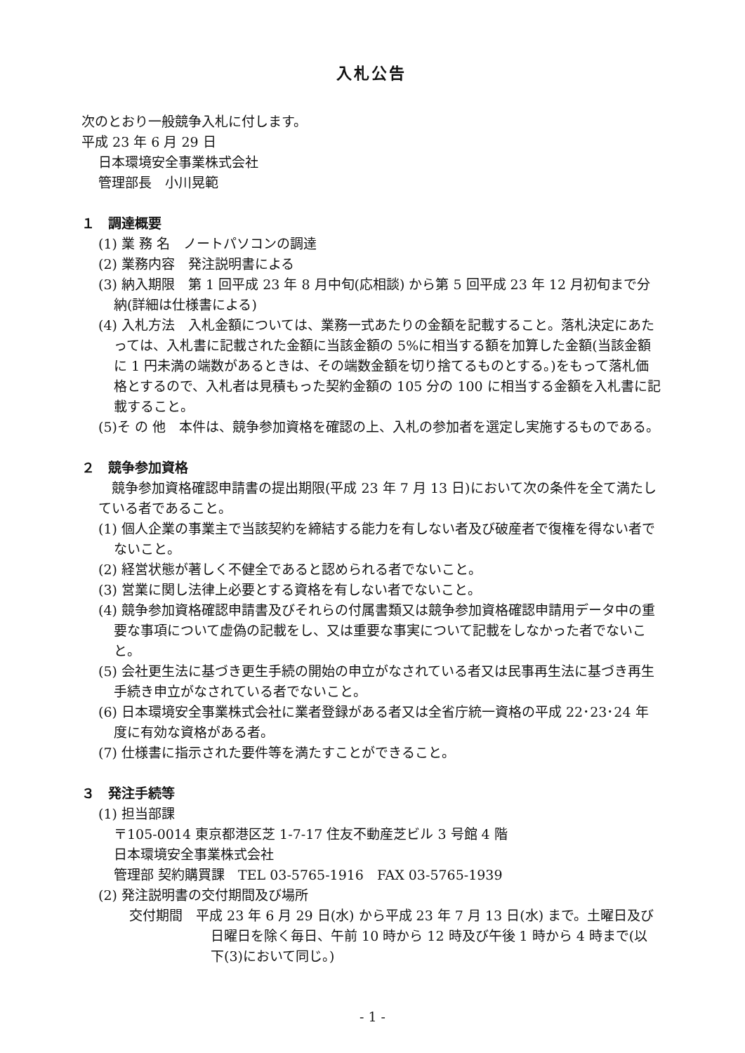入札公告
次のとおり一般競争入札に付します。
平成 23 年 6 月 29 日
日本環境安全事業株式会社
管理部長　小川晃範
１　調達概要
(1) 業 務 名　ノートパソコンの調達
(2) 業務内容　発注説明書による
(3) 納入期限　第 1 回平成 23 年 8 月中旬(応相談) から第 5 回平成 23 年 12 月初旬まで分納(詳細は仕様書による)
(4) 入札方法　入札金額については、業務一式あたりの金額を記載すること。落札決定にあたっては、入札書に記載された金額に当該金額の 5%に相当する額を加算した金額(当該金額に 1 円未満の端数があるときは、その端数金額を切り捨てるものとする。)をもって落札価格とするので、入札者は見積もった契約金額の 105 分の 100 に相当する金額を入札書に記載すること。
(5)そ の 他　本件は、競争参加資格を確認の上、入札の参加者を選定し実施するものである。
２　競争参加資格
　競争参加資格確認申請書の提出期限(平成 23 年 7 月 13 日)において次の条件を全て満たしている者であること。
(1) 個人企業の事業主で当該契約を締結する能力を有しない者及び破産者で復権を得ない者でないこと。
(2) 経営状態が著しく不健全であると認められる者でないこと。
(3) 営業に関し法律上必要とする資格を有しない者でないこと。
(4) 競争参加資格確認申請書及びそれらの付属書類又は競争参加資格確認申請用データ中の重要な事項について虚偽の記載をし、又は重要な事実について記載をしなかった者でないこと。
(5) 会社更生法に基づき更生手続の開始の申立がなされている者又は民事再生法に基づき再生手続き申立がなされている者でないこと。
(6) 日本環境安全事業株式会社に業者登録がある者又は全省庁統一資格の平成 22･23･24 年度に有効な資格がある者。
(7) 仕様書に指示された要件等を満たすことができること。
３　発注手続等
(1) 担当部課
〒105-0014 東京都港区芝 1-7-17 住友不動産芝ビル 3 号館 4 階
日本環境安全事業株式会社
管理部 契約購買課　TEL 03-5765-1916　FAX 03-5765-1939
(2) 発注説明書の交付期間及び場所
交付期間　平成 23 年 6 月 29 日(水) から平成 23 年 7 月 13 日(水) まで。土曜日及び日曜日を除く毎日、午前 10 時から 12 時及び午後 1 時から 4 時まで(以下(3)において同じ。)
- 1 -